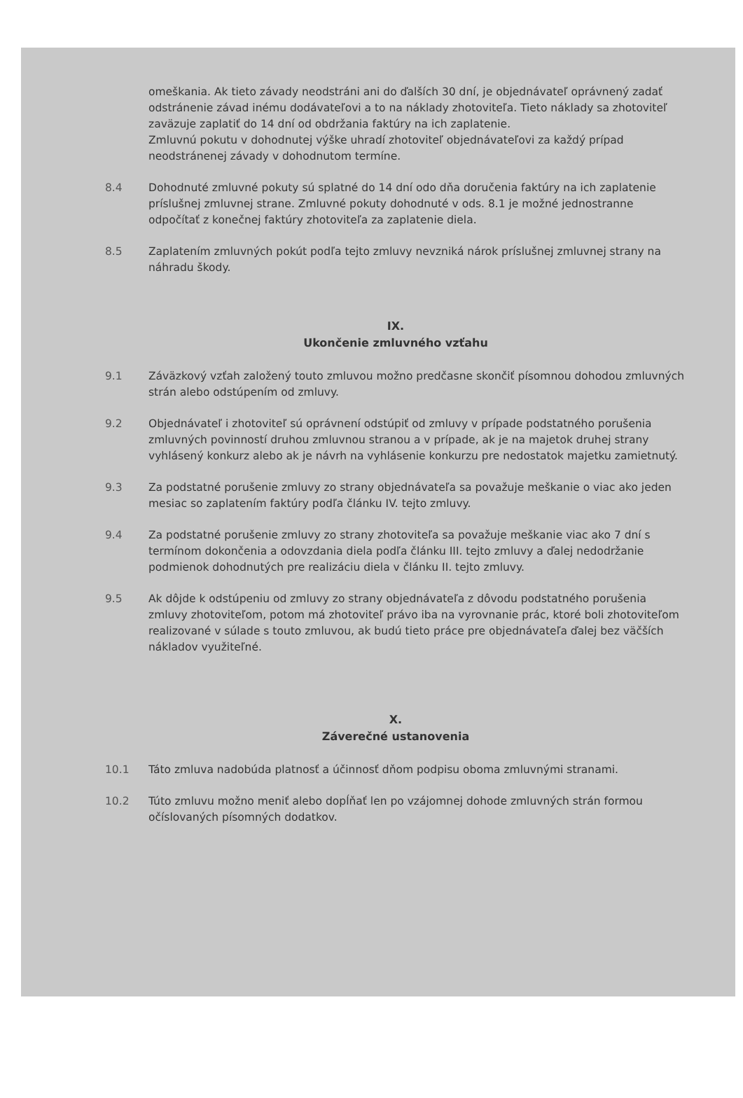omeškania. Ak tieto závady neodstráni ani do ďalších 30 dní, je objednávateľ oprávnený zadať odstránenie závad inému dodávateľovi a to na náklady zhotoviteľa. Tieto náklady sa zhotoviteľ zaväzuje zaplatiť do 14 dní od obdržania faktúry na ich zaplatenie.
Zmluvnú pokutu v dohodnutej výške uhradí zhotoviteľ objednávateľovi za každý prípad neodstránenej závady v dohodnutom termíne.
8.4 Dohodnuté zmluvné pokuty sú splatné do 14 dní odo dňa doručenia faktúry na ich zaplatenie príslušnej zmluvnej strane. Zmluvné pokuty dohodnuté v ods. 8.1 je možné jednostranne odpočítať z konečnej faktúry zhotoviteľa za zaplatenie diela.
8.5 Zaplatením zmluvných pokút podľa tejto zmluvy nevzniká nárok príslušnej zmluvnej strany na náhradu škody.
IX.
Ukončenie zmluvného vzťahu
9.1 Záväzkový vzťah založený touto zmluvou možno predčasne skončiť písomnou dohodou zmluvných strán alebo odstúpením od zmluvy.
9.2 Objednávateľ i zhotoviteľ sú oprávnení odstúpiť od zmluvy v prípade podstatného porušenia zmluvných povinností druhou zmluvnou stranou a v prípade, ak je na majetok druhej strany vyhlásený konkurz alebo ak je návrh na vyhlásenie konkurzu pre nedostatok majetku zamietnutý.
9.3 Za podstatné porušenie zmluvy zo strany objednávateľa sa považuje meškanie o viac ako jeden mesiac so zaplatením faktúry podľa článku IV. tejto zmluvy.
9.4 Za podstatné porušenie zmluvy zo strany zhotoviteľa sa považuje meškanie viac ako 7 dní s termínom dokončenia a odovzdania diela podľa článku III. tejto zmluvy a ďalej nedodržanie podmienok dohodnutých pre realizáciu diela v článku II. tejto zmluvy.
9.5 Ak dôjde k odstúpeniu od zmluvy zo strany objednávateľa z dôvodu podstatného porušenia zmluvy zhotoviteľom, potom má zhotoviteľ právo iba na vyrovnanie prác, ktoré boli zhotoviteľom realizované v súlade s touto zmluvou, ak budú tieto práce pre objednávateľa ďalej bez väčších nákladov využiteľné.
X.
Záverečné ustanovenia
10.1 Táto zmluva nadobúda platnosť a účinnosť dňom podpisu oboma zmluvnými stranami.
10.2 Túto zmluvu možno meniť alebo dopĺňať len po vzájomnej dohode zmluvných strán formou očíslovaných písomných dodatkov.